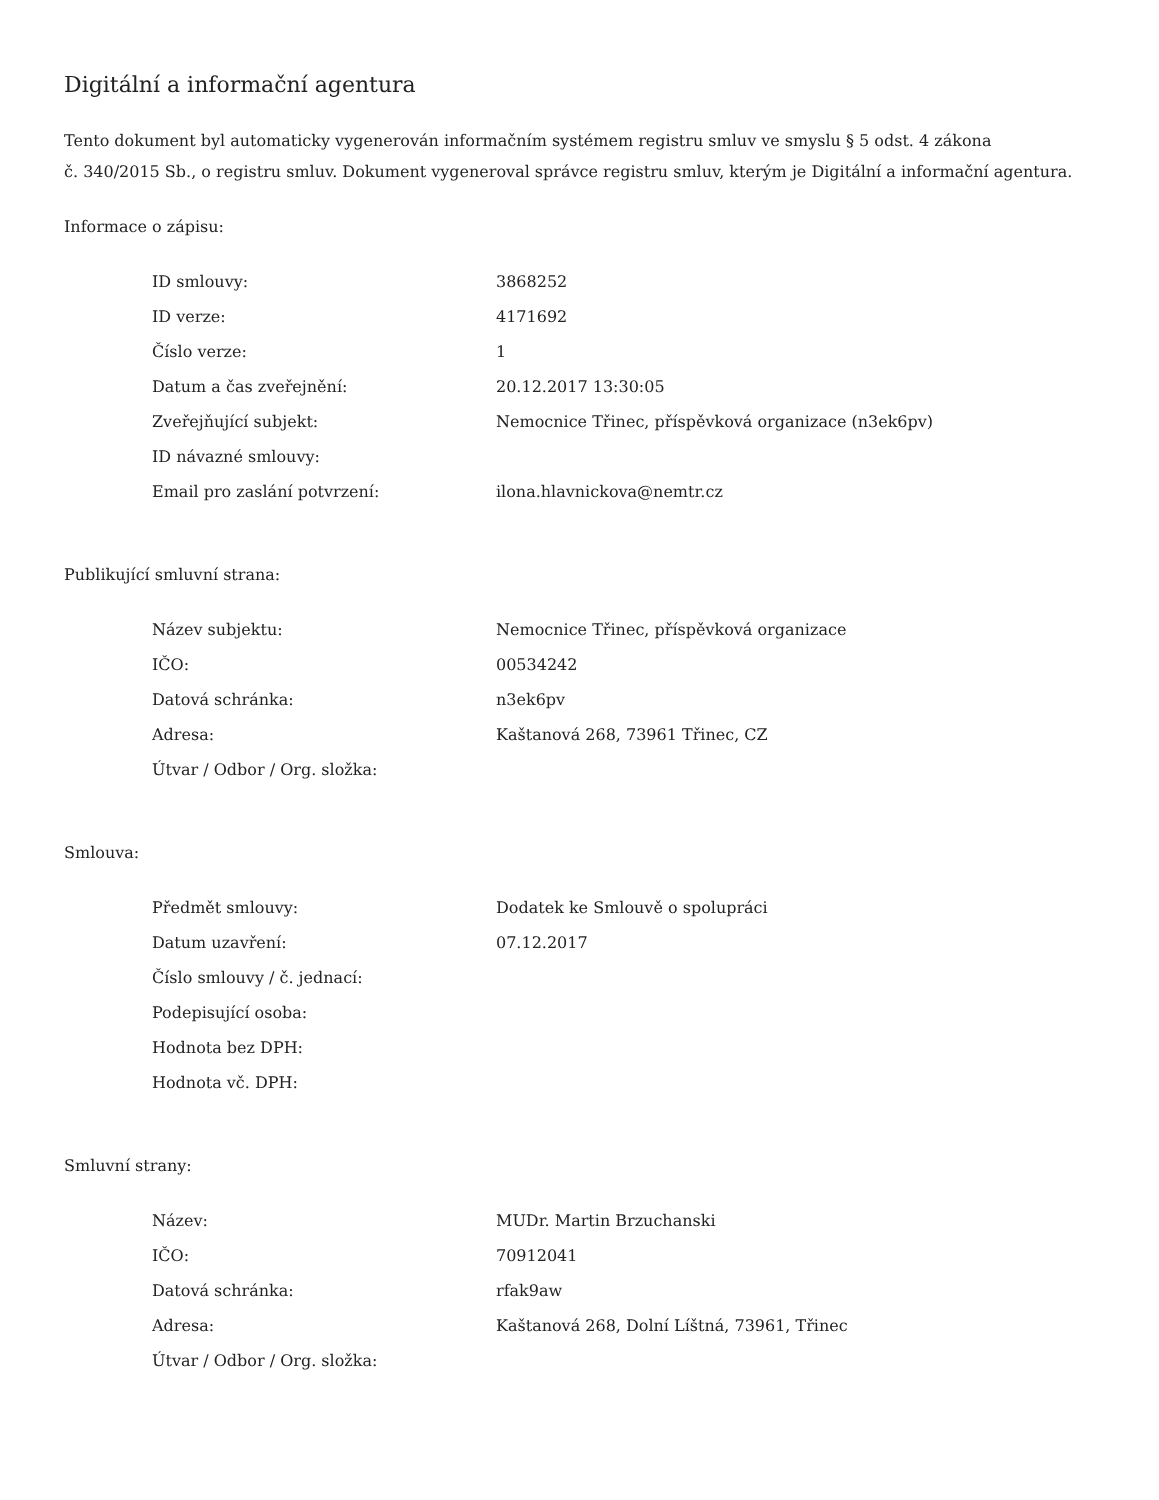Digitální a informační agentura
Tento dokument byl automaticky vygenerován informačním systémem registru smluv ve smyslu § 5 odst. 4 zákona
č. 340/2015 Sb., o registru smluv. Dokument vygeneroval správce registru smluv, kterým je Digitální a informační agentura.
Informace o zápisu:
| ID smlouvy: | 3868252 |
| ID verze: | 4171692 |
| Číslo verze: | 1 |
| Datum a čas zveřejnění: | 20.12.2017 13:30:05 |
| Zveřejňující subjekt: | Nemocnice Třinec, příspěvková organizace (n3ek6pv) |
| ID návazné smlouvy: | |
| Email pro zaslání potvrzení: | ilona.hlavnickova@nemtr.cz |
Publikující smluvní strana:
| Název subjektu: | Nemocnice Třinec, příspěvková organizace |
| IČO: | 00534242 |
| Datová schránka: | n3ek6pv |
| Adresa: | Kaštanová 268, 73961 Třinec, CZ |
| Útvar / Odbor / Org. složka: | |
Smlouva:
| Předmět smlouvy: | Dodatek ke Smlouvě o spolupráci |
| Datum uzavření: | 07.12.2017 |
| Číslo smlouvy / č. jednací: | |
| Podepisující osoba: | |
| Hodnota bez DPH: | |
| Hodnota vč. DPH: | |
Smluvní strany:
| Název: | MUDr. Martin Brzuchanski |
| IČO: | 70912041 |
| Datová schránka: | rfak9aw |
| Adresa: | Kaštanová 268, Dolní Líštná, 73961, Třinec |
| Útvar / Odbor / Org. složka: | |